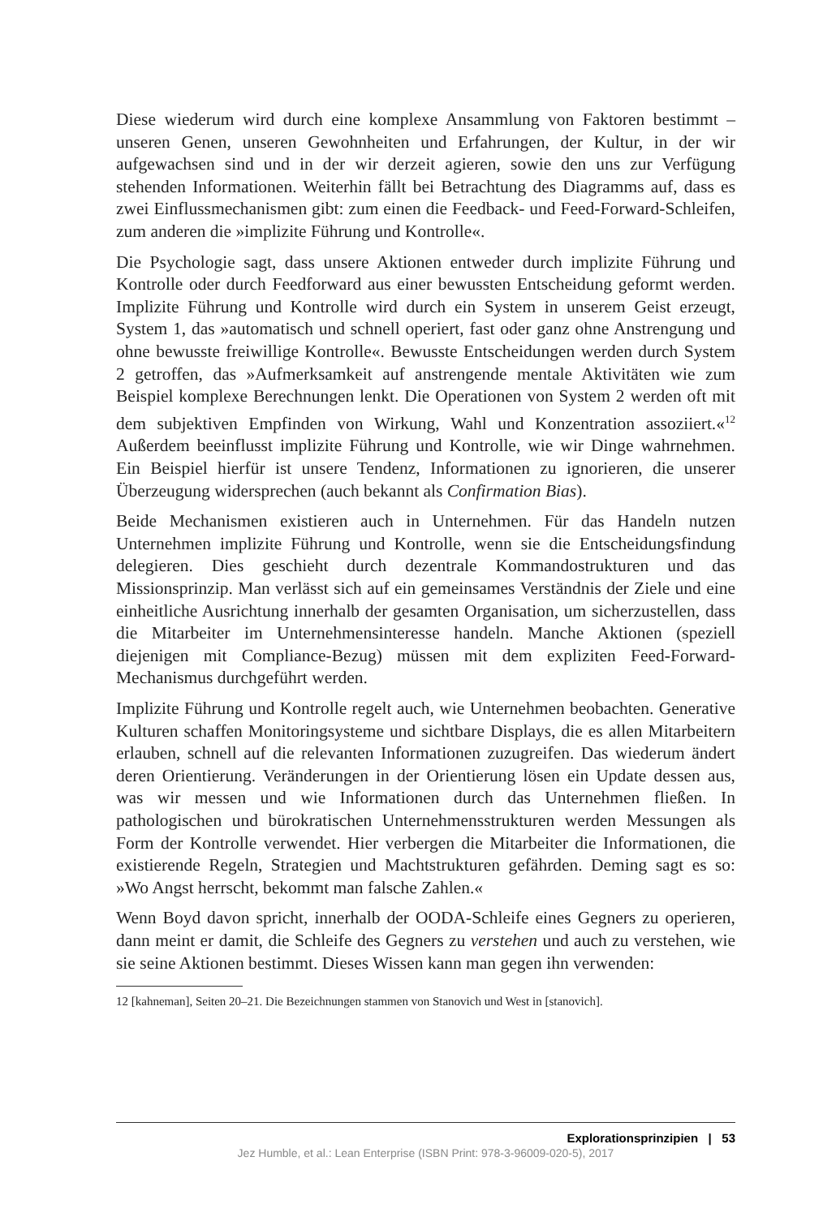Diese wiederum wird durch eine komplexe Ansammlung von Faktoren bestimmt – unseren Genen, unseren Gewohnheiten und Erfahrungen, der Kultur, in der wir aufgewachsen sind und in der wir derzeit agieren, sowie den uns zur Verfügung stehenden Informationen. Weiterhin fällt bei Betrachtung des Diagramms auf, dass es zwei Einflussmechanismen gibt: zum einen die Feedback- und Feed-Forward-Schleifen, zum anderen die »implizite Führung und Kontrolle«.
Die Psychologie sagt, dass unsere Aktionen entweder durch implizite Führung und Kontrolle oder durch Feedforward aus einer bewussten Entscheidung geformt werden. Implizite Führung und Kontrolle wird durch ein System in unserem Geist erzeugt, System 1, das »automatisch und schnell operiert, fast oder ganz ohne Anstrengung und ohne bewusste freiwillige Kontrolle«. Bewusste Entscheidungen werden durch System 2 getroffen, das »Aufmerksamkeit auf anstrengende mentale Aktivitäten wie zum Beispiel komplexe Berechnungen lenkt. Die Operationen von System 2 werden oft mit dem subjektiven Empfinden von Wirkung, Wahl und Konzentration assoziiert.«<sup>12</sup> Außerdem beeinflusst implizite Führung und Kontrolle, wie wir Dinge wahrnehmen. Ein Beispiel hierfür ist unsere Tendenz, Informationen zu ignorieren, die unserer Überzeugung widersprechen (auch bekannt als Confirmation Bias).
Beide Mechanismen existieren auch in Unternehmen. Für das Handeln nutzen Unternehmen implizite Führung und Kontrolle, wenn sie die Entscheidungsfindung delegieren. Dies geschieht durch dezentrale Kommandostrukturen und das Missionsprinzip. Man verlässt sich auf ein gemeinsames Verständnis der Ziele und eine einheitliche Ausrichtung innerhalb der gesamten Organisation, um sicherzustellen, dass die Mitarbeiter im Unternehmensinteresse handeln. Manche Aktionen (speziell diejenigen mit Compliance-Bezug) müssen mit dem expliziten Feed-Forward-Mechanismus durchgeführt werden.
Implizite Führung und Kontrolle regelt auch, wie Unternehmen beobachten. Generative Kulturen schaffen Monitoringsysteme und sichtbare Displays, die es allen Mitarbeitern erlauben, schnell auf die relevanten Informationen zuzugreifen. Das wiederum ändert deren Orientierung. Veränderungen in der Orientierung lösen ein Update dessen aus, was wir messen und wie Informationen durch das Unternehmen fließen. In pathologischen und bürokratischen Unternehmensstrukturen werden Messungen als Form der Kontrolle verwendet. Hier verbergen die Mitarbeiter die Informationen, die existierende Regeln, Strategien und Machtstrukturen gefährden. Deming sagt es so: »Wo Angst herrscht, bekommt man falsche Zahlen.«
Wenn Boyd davon spricht, innerhalb der OODA-Schleife eines Gegners zu operieren, dann meint er damit, die Schleife des Gegners zu verstehen und auch zu verstehen, wie sie seine Aktionen bestimmt. Dieses Wissen kann man gegen ihn verwenden:
12 [kahneman], Seiten 20–21. Die Bezeichnungen stammen von Stanovich und West in [stanovich].
Explorationsprinzipien | 53
Jez Humble, et al.: Lean Enterprise (ISBN Print: 978-3-96009-020-5), 2017